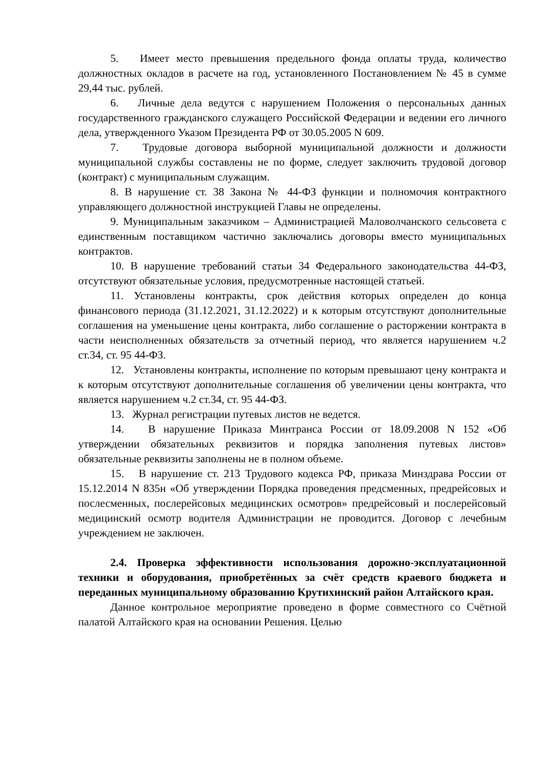5. Имеет место превышения предельного фонда оплаты труда, количество должностных окладов в расчете на год, установленного Постановлением № 45 в сумме 29,44 тыс. рублей.
6. Личные дела ведутся с нарушением Положения о персональных данных государственного гражданского служащего Российской Федерации и ведении его личного дела, утвержденного Указом Президента РФ от 30.05.2005 N 609.
7. Трудовые договора выборной муниципальной должности и должности муниципальной службы составлены не по форме, следует заключить трудовой договор (контракт) с муниципальным служащим.
8. В нарушение ст. 38 Закона № 44-ФЗ функции и полномочия контрактного управляющего должностной инструкцией Главы не определены.
9. Муниципальным заказчиком – Администрацией Маловолчанского сельсовета с единственным поставщиком частично заключались договоры вместо муниципальных контрактов.
10. В нарушение требований статьи 34 Федерального законодательства 44-ФЗ, отсутствуют обязательные условия, предусмотренные настоящей статьей.
11. Установлены контракты, срок действия которых определен до конца финансового периода (31.12.2021, 31.12.2022) и к которым отсутствуют дополнительные соглашения на уменьшение цены контракта, либо соглашение о расторжении контракта в части неисполненных обязательств за отчетный период, что является нарушением ч.2 ст.34, ст. 95 44-ФЗ.
12. Установлены контракты, исполнение по которым превышают цену контракта и к которым отсутствуют дополнительные соглашения об увеличении цены контракта, что является нарушением ч.2 ст.34, ст. 95 44-ФЗ.
13. Журнал регистрации путевых листов не ведется.
14. В нарушение Приказа Минтранса России от 18.09.2008 N 152 «Об утверждении обязательных реквизитов и порядка заполнения путевых листов» обязательные реквизиты заполнены не в полном объеме.
15. В нарушение ст. 213 Трудового кодекса РФ, приказа Минздрава России от 15.12.2014 N 835н «Об утверждении Порядка проведения предсменных, предрейсовых и послесменных, послерейсовых медицинских осмотров» предрейсовый и послерейсовый медицинский осмотр водителя Администрации не проводится. Договор с лечебным учреждением не заключен.
2.4. Проверка эффективности использования дорожно-эксплуатационной техники и оборудования, приобретённых за счёт средств краевого бюджета и переданных муниципальному образованию Крутихинский район Алтайского края.
Данное контрольное мероприятие проведено в форме совместного со Счётной палатой Алтайского края на основании Решения. Целью